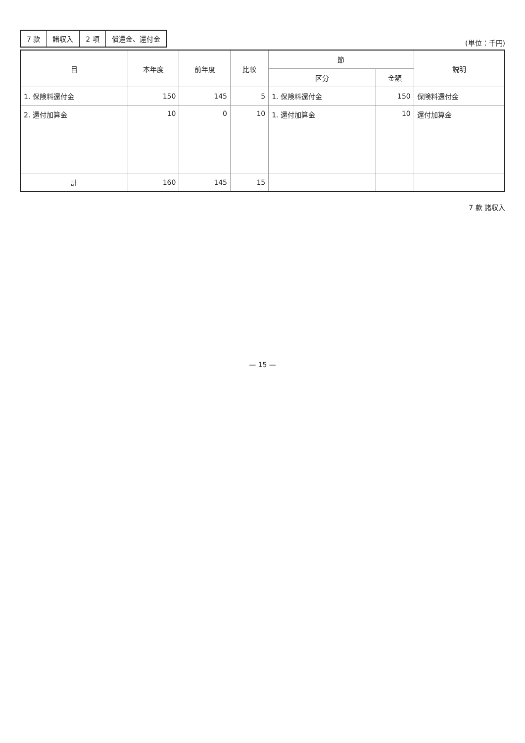| 7 款 | 諸収入 | 2 項 | 償還金、還付金 |
(単位：千円)
| 目 | 本年度 | 前年度 | 比較 | 節 | | 説明 |
| --- | --- | --- | --- | --- | --- | --- |
| | | | | 区分 | 金額 | |
| 1. 保険料還付金 | 150 | 145 | 5 | 1. 保険料還付金 | 150 | 保険料還付金 |
| 2. 還付加算金 | 10 | 0 | 10 | 1. 還付加算金 | 10 | 還付加算金 |
| 計 | 160 | 145 | 15 | | | |
7 款 諸収入
— 15 —